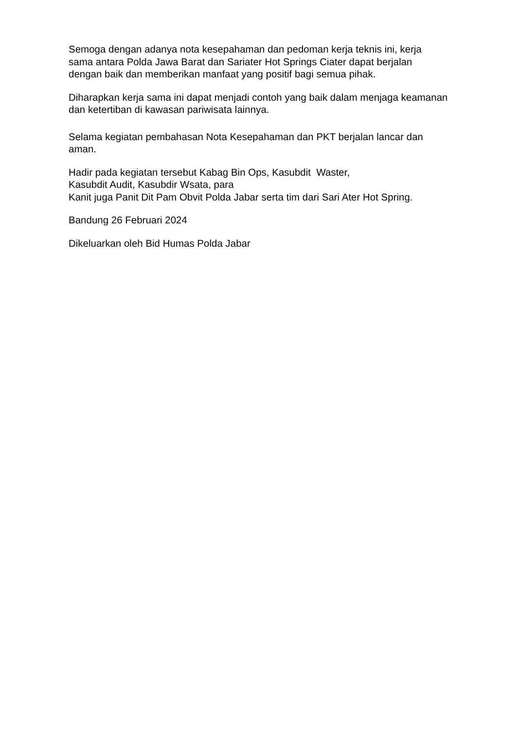Semoga dengan adanya nota kesepahaman dan pedoman kerja teknis ini, kerja sama antara Polda Jawa Barat dan Sariater Hot Springs Ciater dapat berjalan dengan baik dan memberikan manfaat yang positif bagi semua pihak.
Diharapkan kerja sama ini dapat menjadi contoh yang baik dalam menjaga keamanan dan ketertiban di kawasan pariwisata lainnya.
Selama kegiatan pembahasan Nota Kesepahaman dan PKT berjalan lancar dan aman.
Hadir pada kegiatan tersebut Kabag Bin Ops, Kasubdit Waster,
Kasubdit Audit, Kasubdir Wsata, para
Kanit juga Panit Dit Pam Obvit Polda Jabar serta tim dari Sari Ater Hot Spring.
Bandung 26 Februari 2024
Dikeluarkan oleh Bid Humas Polda Jabar